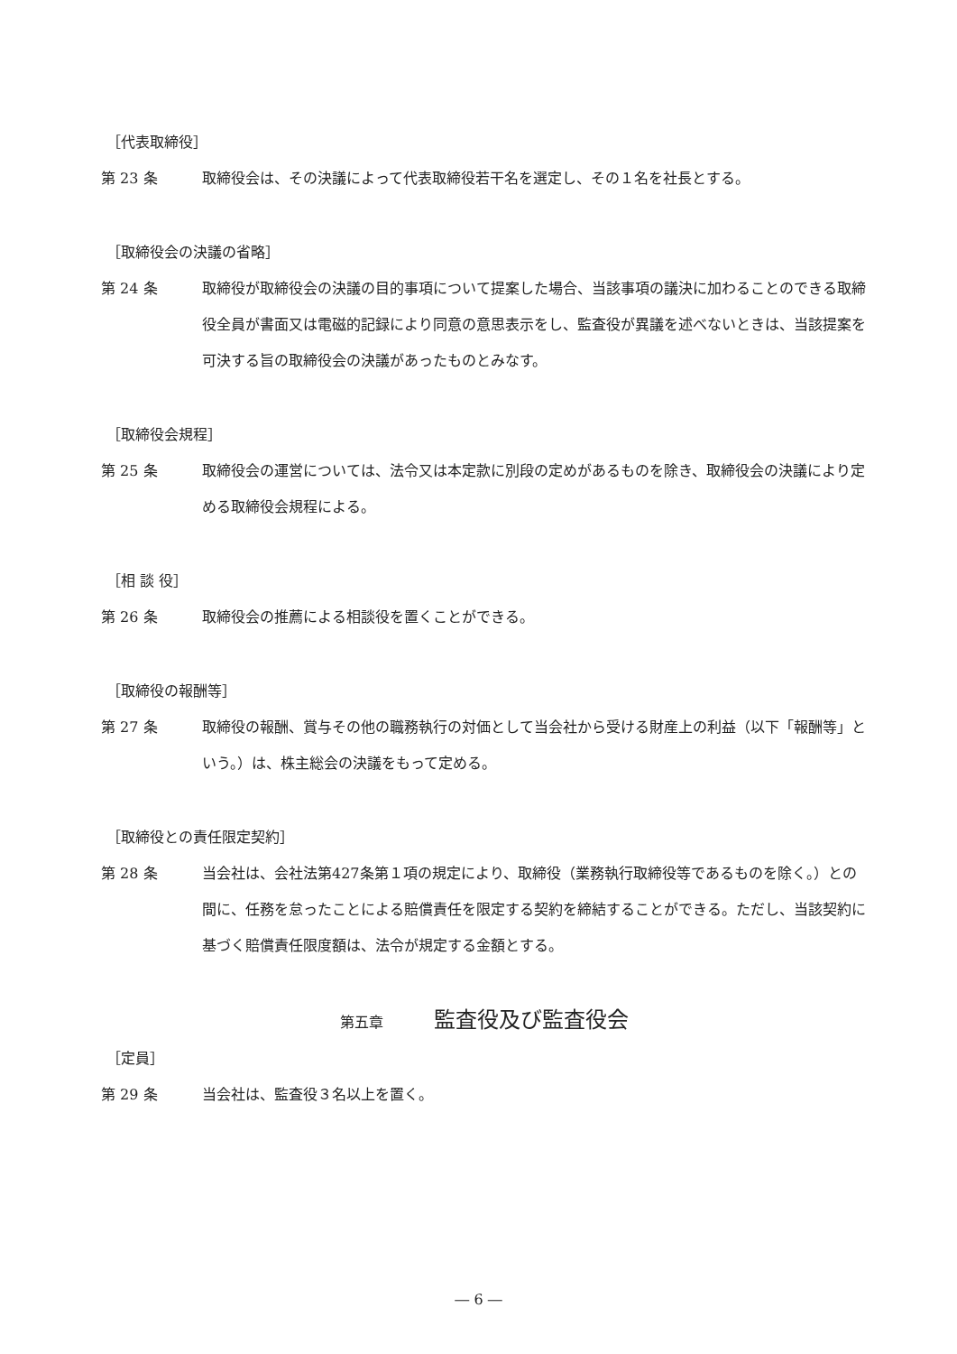［代表取締役］
第 23 条 取締役会は、その決議によって代表取締役若干名を選定し、その１名を社長とする。
［取締役会の決議の省略］
第 24 条 取締役が取締役会の決議の目的事項について提案した場合、当該事項の議決に加わることのできる取締役全員が書面又は電磁的記録により同意の意思表示をし、監査役が異議を述べないときは、当該提案を可決する旨の取締役会の決議があったものとみなす。
［取締役会規程］
第 25 条 取締役会の運営については、法令又は本定款に別段の定めがあるものを除き、取締役会の決議により定める取締役会規程による。
［相 談 役］
第 26 条 取締役会の推薦による相談役を置くことができる。
［取締役の報酬等］
第 27 条 取締役の報酬、賞与その他の職務執行の対価として当会社から受ける財産上の利益（以下「報酬等」という。）は、株主総会の決議をもって定める。
［取締役との責任限定契約］
第 28 条 当会社は、会社法第427条第１項の規定により、取締役（業務執行取締役等であるものを除く。）との間に、任務を怠ったことによる賠償責任を限定する契約を締結することができる。ただし、当該契約に基づく賠償責任限度額は、法令が規定する金額とする。
第五章 監査役及び監査役会
［定員］
第 29 条 当会社は、監査役３名以上を置く。
― 6 ―